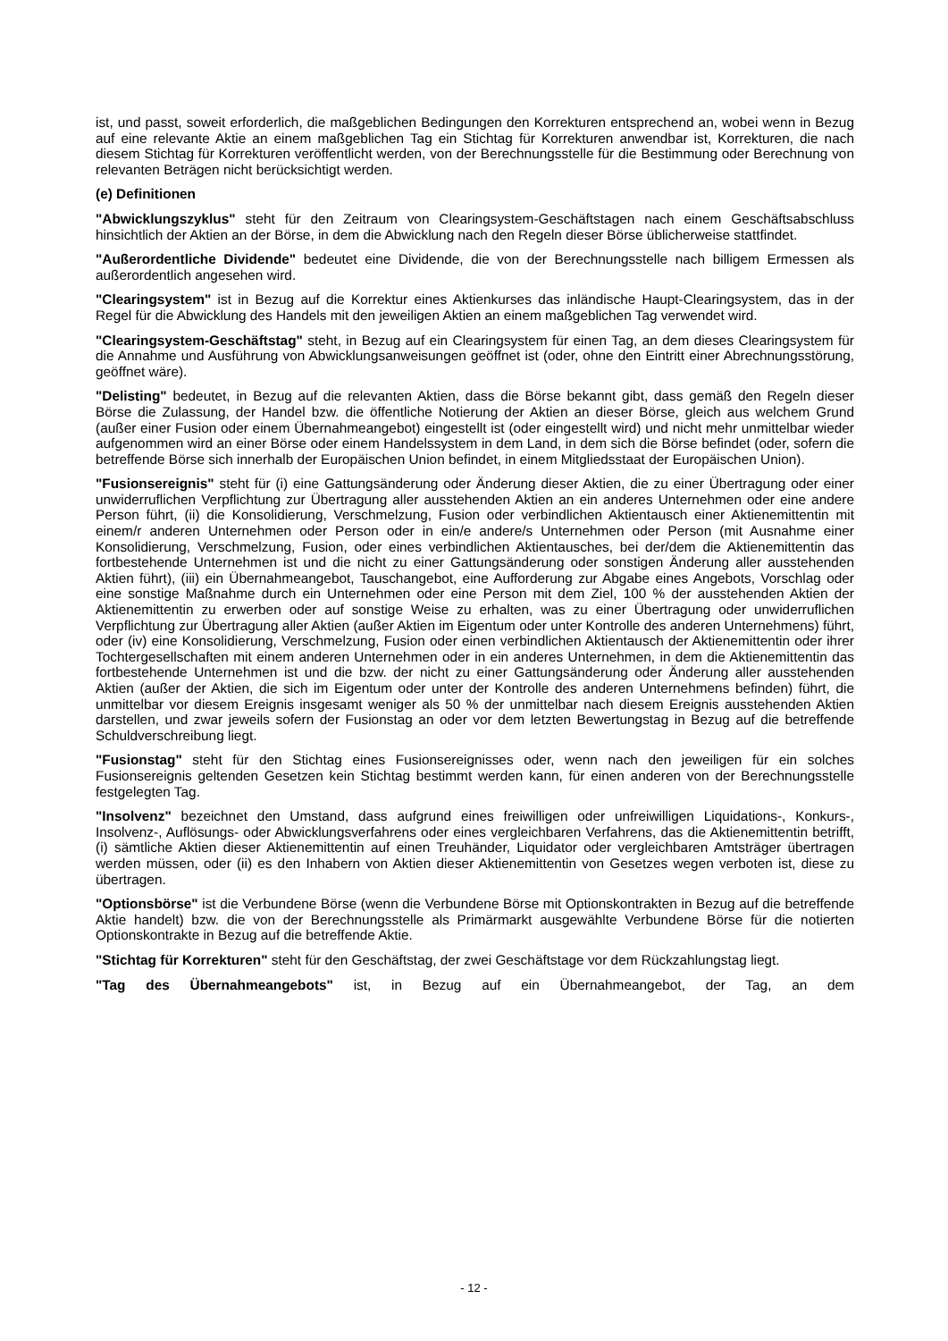ist, und passt, soweit erforderlich, die maßgeblichen Bedingungen den Korrekturen entsprechend an, wobei wenn in Bezug auf eine relevante Aktie an einem maßgeblichen Tag ein Stichtag für Korrekturen anwendbar ist, Korrekturen, die nach diesem Stichtag für Korrekturen veröffentlicht werden, von der Berechnungsstelle für die Bestimmung oder Berechnung von relevanten Beträgen nicht berücksichtigt werden.
(e) Definitionen
"Abwicklungszyklus" steht für den Zeitraum von Clearingsystem-Geschäftstagen nach einem Geschäftsabschluss hinsichtlich der Aktien an der Börse, in dem die Abwicklung nach den Regeln dieser Börse üblicherweise stattfindet.
"Außerordentliche Dividende" bedeutet eine Dividende, die von der Berechnungsstelle nach billigem Ermessen als außerordentlich angesehen wird.
"Clearingsystem" ist in Bezug auf die Korrektur eines Aktienkurses das inländische Haupt-Clearingsystem, das in der Regel für die Abwicklung des Handels mit den jeweiligen Aktien an einem maßgeblichen Tag verwendet wird.
"Clearingsystem-Geschäftstag" steht, in Bezug auf ein Clearingsystem für einen Tag, an dem dieses Clearingsystem für die Annahme und Ausführung von Abwicklungsanweisungen geöffnet ist (oder, ohne den Eintritt einer Abrechnungsstörung, geöffnet wäre).
"Delisting" bedeutet, in Bezug auf die relevanten Aktien, dass die Börse bekannt gibt, dass gemäß den Regeln dieser Börse die Zulassung, der Handel bzw. die öffentliche Notierung der Aktien an dieser Börse, gleich aus welchem Grund (außer einer Fusion oder einem Übernahmeangebot) eingestellt ist (oder eingestellt wird) und nicht mehr unmittelbar wieder aufgenommen wird an einer Börse oder einem Handelssystem in dem Land, in dem sich die Börse befindet (oder, sofern die betreffende Börse sich innerhalb der Europäischen Union befindet, in einem Mitgliedsstaat der Europäischen Union).
"Fusionsereignis" steht für (i) eine Gattungsänderung oder Änderung dieser Aktien, die zu einer Übertragung oder einer unwiderruflichen Verpflichtung zur Übertragung aller ausstehenden Aktien an ein anderes Unternehmen oder eine andere Person führt, (ii) die Konsolidierung, Verschmelzung, Fusion oder verbindlichen Aktientausch einer Aktienemittentin mit einem/r anderen Unternehmen oder Person oder in ein/e andere/s Unternehmen oder Person (mit Ausnahme einer Konsolidierung, Verschmelzung, Fusion, oder eines verbindlichen Aktientausches, bei der/dem die Aktienemittentin das fortbestehende Unternehmen ist und die nicht zu einer Gattungsänderung oder sonstigen Änderung aller ausstehenden Aktien führt), (iii) ein Übernahmeangebot, Tauschangebot, eine Aufforderung zur Abgabe eines Angebots, Vorschlag oder eine sonstige Maßnahme durch ein Unternehmen oder eine Person mit dem Ziel, 100 % der ausstehenden Aktien der Aktienemittentin zu erwerben oder auf sonstige Weise zu erhalten, was zu einer Übertragung oder unwiderruflichen Verpflichtung zur Übertragung aller Aktien (außer Aktien im Eigentum oder unter Kontrolle des anderen Unternehmens) führt, oder (iv) eine Konsolidierung, Verschmelzung, Fusion oder einen verbindlichen Aktientausch der Aktienemittentin oder ihrer Tochtergesellschaften mit einem anderen Unternehmen oder in ein anderes Unternehmen, in dem die Aktienemittentin das fortbestehende Unternehmen ist und die bzw. der nicht zu einer Gattungsänderung oder Änderung aller ausstehenden Aktien (außer der Aktien, die sich im Eigentum oder unter der Kontrolle des anderen Unternehmens befinden) führt, die unmittelbar vor diesem Ereignis insgesamt weniger als 50 % der unmittelbar nach diesem Ereignis ausstehenden Aktien darstellen, und zwar jeweils sofern der Fusionstag an oder vor dem letzten Bewertungstag in Bezug auf die betreffende Schuldverschreibung liegt.
"Fusionstag" steht für den Stichtag eines Fusionsereignisses oder, wenn nach den jeweiligen für ein solches Fusionsereignis geltenden Gesetzen kein Stichtag bestimmt werden kann, für einen anderen von der Berechnungsstelle festgelegten Tag.
"Insolvenz" bezeichnet den Umstand, dass aufgrund eines freiwilligen oder unfreiwilligen Liquidations-, Konkurs-, Insolvenz-, Auflösungs- oder Abwicklungsverfahrens oder eines vergleichbaren Verfahrens, das die Aktienemittentin betrifft, (i) sämtliche Aktien dieser Aktienemittentin auf einen Treuhänder, Liquidator oder vergleichbaren Amtsträger übertragen werden müssen, oder (ii) es den Inhabern von Aktien dieser Aktienemittentin von Gesetzes wegen verboten ist, diese zu übertragen.
"Optionsbörse" ist die Verbundene Börse (wenn die Verbundene Börse mit Optionskontrakten in Bezug auf die betreffende Aktie handelt) bzw. die von der Berechnungsstelle als Primärmarkt ausgewählte Verbundene Börse für die notierten Optionskontrakte in Bezug auf die betreffende Aktie.
"Stichtag für Korrekturen" steht für den Geschäftstag, der zwei Geschäftstage vor dem Rückzahlungstag liegt.
"Tag des Übernahmeangebots" ist, in Bezug auf ein Übernahmeangebot, der Tag, an dem
- 12 -